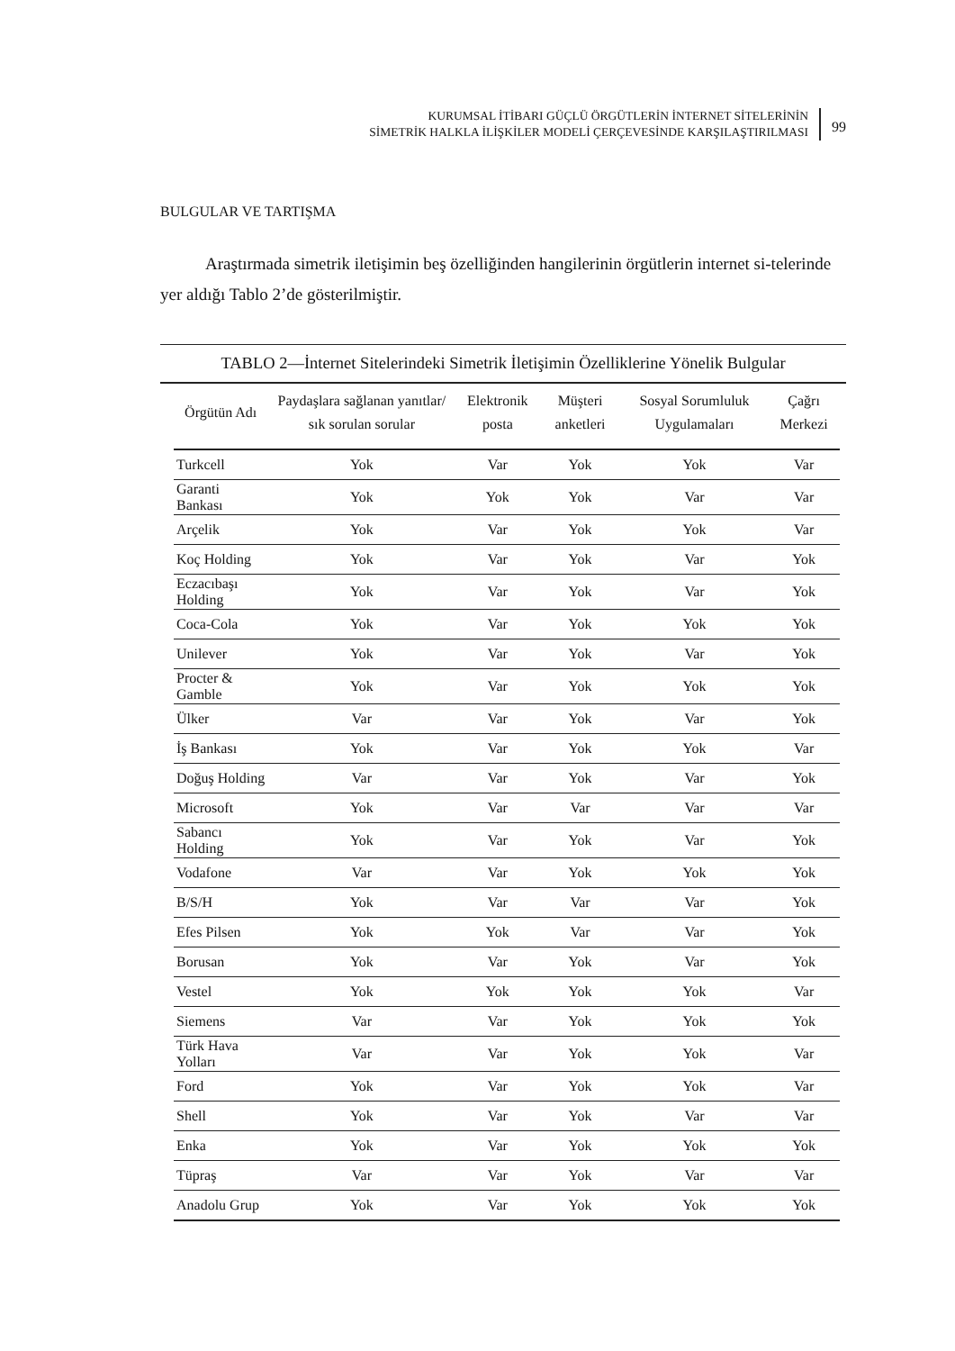KURUMSAL İTİBARI GÜÇLÜ ÖRGÜTLERİN İNTERNET SİTELERİNİN
SİMETRİK HALKLA İLİŞKİLER MODELİ ÇERÇEVESİNDE KARŞILAŞTIRILMASI
99
BULGULAR VE TARTIŞMA
Araştırmada simetrik iletişimin beş özelliğinden hangilerinin örgütlerin internet si-telerinde yer aldığı Tablo 2’de gösterilmiştir.
TABLO 2—İnternet Sitelerindeki Simetrik İletişimin Özelliklerine Yönelik Bulgular
| Örgütün Adı | Paydaşlara sağlanan yanıtlar/ sık sorulan sorular | Elektronik posta | Müşteri anketleri | Sosyal Sorumluluk Uygulamaları | Çağrı Merkezi |
| --- | --- | --- | --- | --- | --- |
| Turkcell | Yok | Var | Yok | Yok | Var |
| Garanti Bankası | Yok | Yok | Yok | Var | Var |
| Arçelik | Yok | Var | Yok | Yok | Var |
| Koç Holding | Yok | Var | Yok | Var | Yok |
| Eczacıbaşı Holding | Yok | Var | Yok | Var | Yok |
| Coca-Cola | Yok | Var | Yok | Yok | Yok |
| Unilever | Yok | Var | Yok | Var | Yok |
| Procter & Gamble | Yok | Var | Yok | Yok | Yok |
| Ülker | Var | Var | Yok | Var | Yok |
| İş Bankası | Yok | Var | Yok | Yok | Var |
| Doğuş Holding | Var | Var | Yok | Var | Yok |
| Microsoft | Yok | Var | Var | Var | Var |
| Sabancı Holding | Yok | Var | Yok | Var | Yok |
| Vodafone | Var | Var | Yok | Yok | Yok |
| B/S/H | Yok | Var | Var | Var | Yok |
| Efes Pilsen | Yok | Yok | Var | Var | Yok |
| Borusan | Yok | Var | Yok | Var | Yok |
| Vestel | Yok | Yok | Yok | Yok | Var |
| Siemens | Var | Var | Yok | Yok | Yok |
| Türk Hava Yolları | Var | Var | Yok | Yok | Var |
| Ford | Yok | Var | Yok | Yok | Var |
| Shell | Yok | Var | Yok | Var | Var |
| Enka | Yok | Var | Yok | Yok | Yok |
| Tüpraş | Var | Var | Yok | Var | Var |
| Anadolu Grup | Yok | Var | Yok | Yok | Yok |